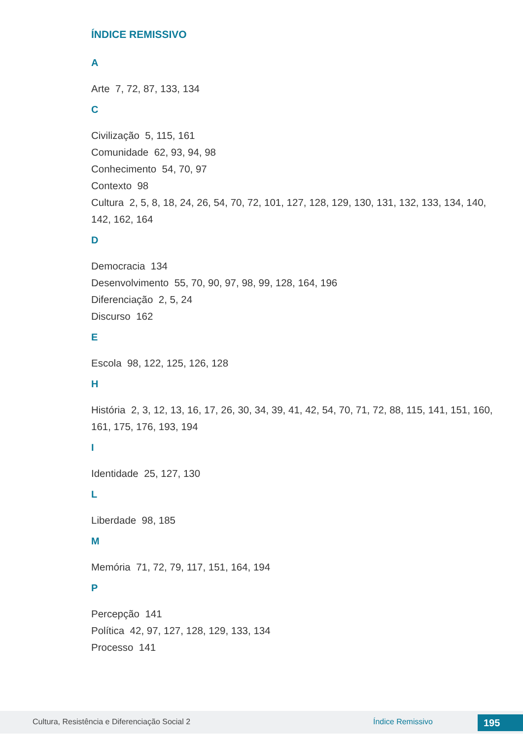ÍNDICE REMISSIVO
A
Arte 7, 72, 87, 133, 134
C
Civilização 5, 115, 161
Comunidade 62, 93, 94, 98
Conhecimento 54, 70, 97
Contexto 98
Cultura 2, 5, 8, 18, 24, 26, 54, 70, 72, 101, 127, 128, 129, 130, 131, 132, 133, 134, 140, 142, 162, 164
D
Democracia 134
Desenvolvimento 55, 70, 90, 97, 98, 99, 128, 164, 196
Diferenciação 2, 5, 24
Discurso 162
E
Escola 98, 122, 125, 126, 128
H
História 2, 3, 12, 13, 16, 17, 26, 30, 34, 39, 41, 42, 54, 70, 71, 72, 88, 115, 141, 151, 160, 161, 175, 176, 193, 194
I
Identidade 25, 127, 130
L
Liberdade 98, 185
M
Memória 71, 72, 79, 117, 151, 164, 194
P
Percepção 141
Política 42, 97, 127, 128, 129, 133, 134
Processo 141
Cultura, Resistência e Diferenciação Social 2 Índice Remissivo 195